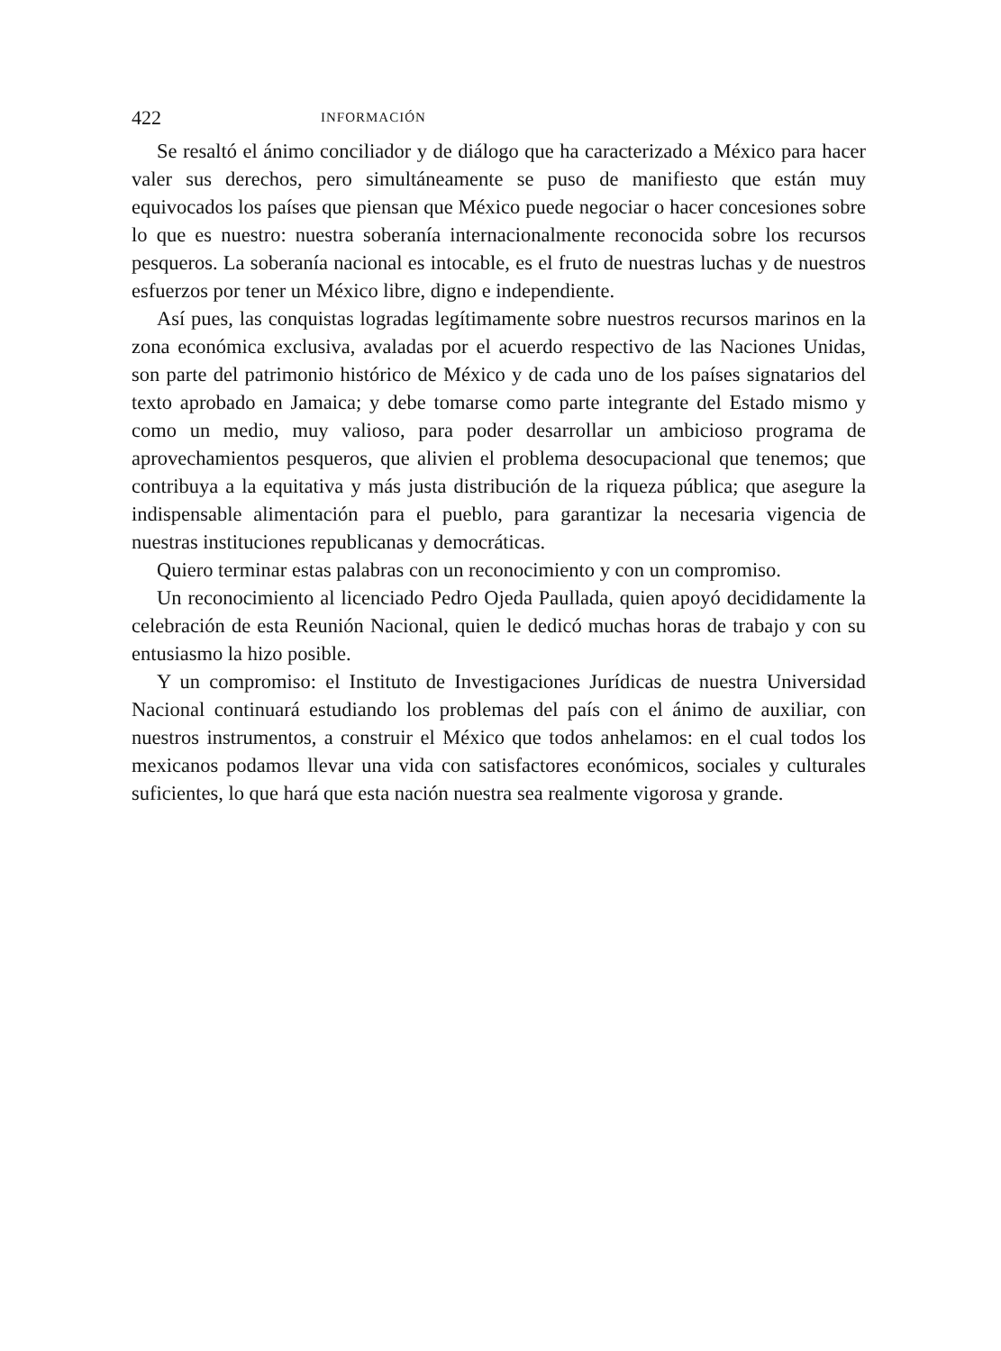422 INFORMACIÓN
Se resaltó el ánimo conciliador y de diálogo que ha caracterizado a México para hacer valer sus derechos, pero simultáneamente se puso de manifiesto que están muy equivocados los países que piensan que México puede negociar o hacer concesiones sobre lo que es nuestro: nuestra soberanía internacionalmente reconocida sobre los recursos pesqueros. La soberanía nacional es intocable, es el fruto de nuestras luchas y de nuestros esfuerzos por tener un México libre, digno e independiente.
Así pues, las conquistas logradas legítimamente sobre nuestros recursos marinos en la zona económica exclusiva, avaladas por el acuerdo respectivo de las Naciones Unidas, son parte del patrimonio histórico de México y de cada uno de los países signatarios del texto aprobado en Jamaica; y debe tomarse como parte integrante del Estado mismo y como un medio, muy valioso, para poder desarrollar un ambicioso programa de aprovechamientos pesqueros, que alivien el problema desocupacional que tenemos; que contribuya a la equitativa y más justa distribución de la riqueza pública; que asegure la indispensable alimentación para el pueblo, para garantizar la necesaria vigencia de nuestras instituciones republicanas y democráticas.
Quiero terminar estas palabras con un reconocimiento y con un compromiso.
Un reconocimiento al licenciado Pedro Ojeda Paullada, quien apoyó decididamente la celebración de esta Reunión Nacional, quien le dedicó muchas horas de trabajo y con su entusiasmo la hizo posible.
Y un compromiso: el Instituto de Investigaciones Jurídicas de nuestra Universidad Nacional continuará estudiando los problemas del país con el ánimo de auxiliar, con nuestros instrumentos, a construir el México que todos anhelamos: en el cual todos los mexicanos podamos llevar una vida con satisfactores económicos, sociales y culturales suficientes, lo que hará que esta nación nuestra sea realmente vigorosa y grande.